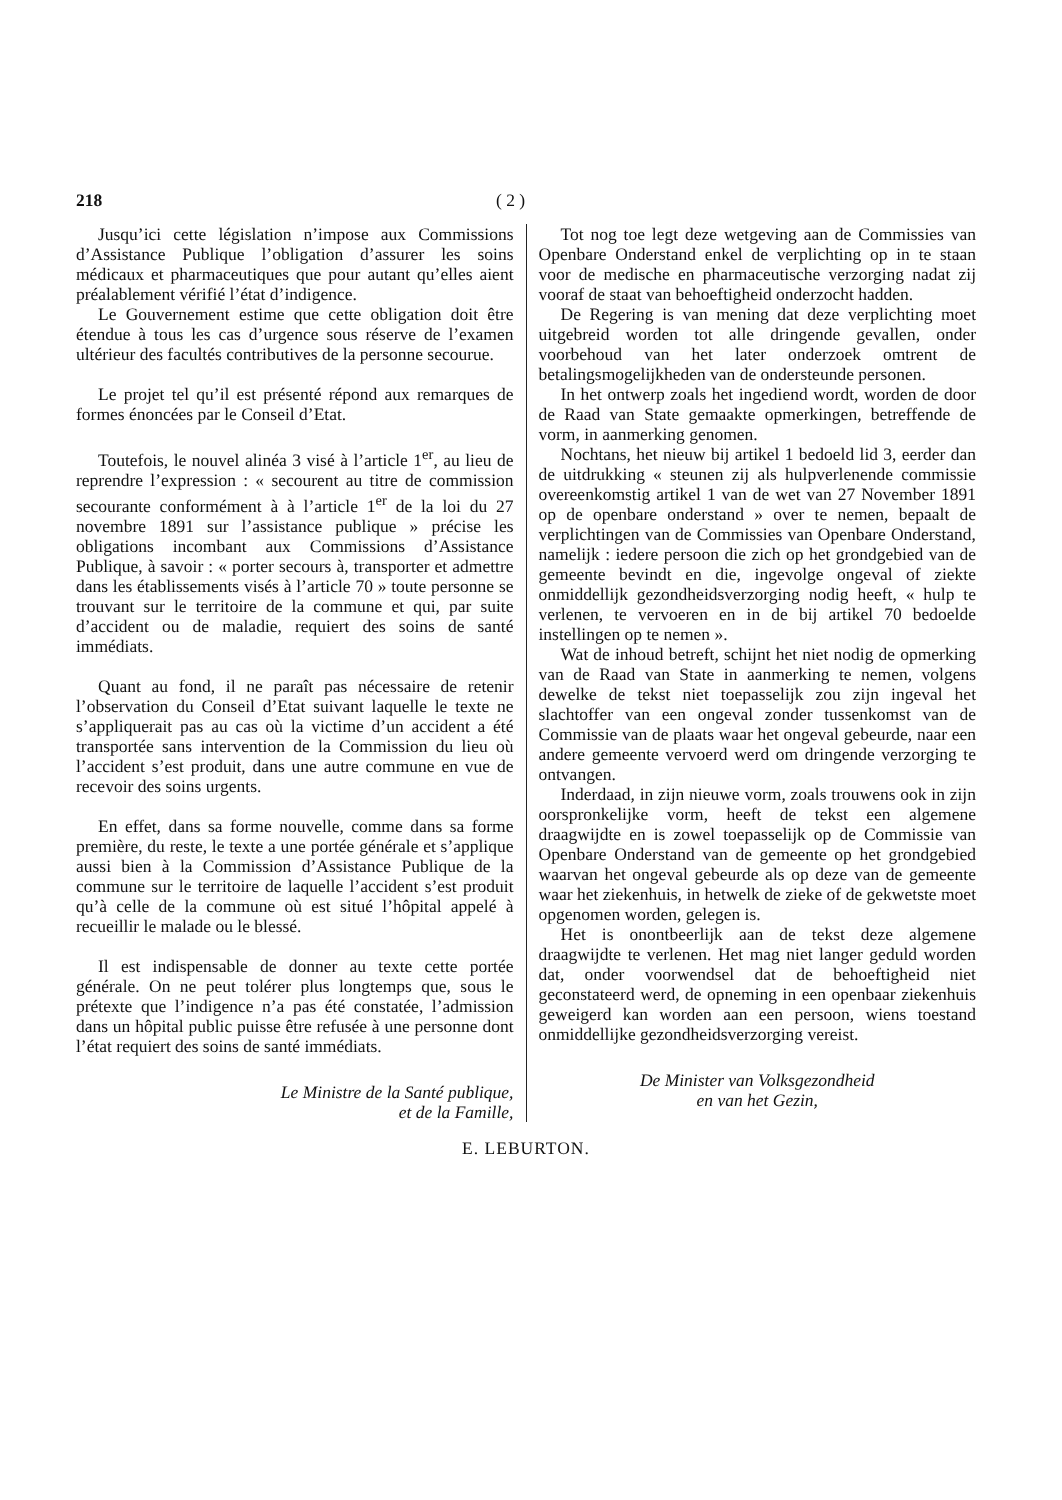218 ( 2 )
Jusqu’ici cette législation n’impose aux Commissions d’Assistance Publique l’obligation d’assurer les soins médicaux et pharmaceutiques que pour autant qu’elles aient préalablement vérifié l’état d’indigence.
Le Gouvernement estime que cette obligation doit être étendue à tous les cas d’urgence sous réserve de l’examen ultérieur des facultés contributives de la personne secourue.
Le projet tel qu’il est présenté répond aux remarques de formes énoncées par le Conseil d’Etat.
Toutefois, le nouvel alinéa 3 visé à l’article 1<sup>er</sup>, au lieu de reprendre l’expression : « secourent au titre de commission secourante conformément à à l’article 1<sup>er</sup> de la loi du 27 novembre 1891 sur l’assistance publique » précise les obligations incombant aux Commissions d’Assistance Publique, à savoir : « porter secours à, transporter et admettre dans les établissements visés à l’article 70 » toute personne se trouvant sur le territoire de la commune et qui, par suite d’accident ou de maladie, requiert des soins de santé immédiats.
Quant au fond, il ne paraît pas nécessaire de retenir l’observation du Conseil d’Etat suivant laquelle le texte ne s’appliquerait pas au cas où la victime d’un accident a été transportée sans intervention de la Commission du lieu où l’accident s’est produit, dans une autre commune en vue de recevoir des soins urgents.
En effet, dans sa forme nouvelle, comme dans sa forme première, du reste, le texte a une portée générale et s’applique aussi bien à la Commission d’Assistance Publique de la commune sur le territoire de laquelle l’accident s’est produit qu’à celle de la commune où est situé l’hôpital appelé à recueillir le malade ou le blessé.
Il est indispensable de donner au texte cette portée générale. On ne peut tolérer plus longtemps que, sous le prétexte que l’indigence n’a pas été constatée, l’admission dans un hôpital public puisse être refusée à une personne dont l’état requiert des soins de santé immédiats.
Le Ministre de la Santé publique,
et de la Famille,
Tot nog toe legt deze wetgeving aan de Commissies van Openbare Onderstand enkel de verplichting op in te staan voor de medische en pharmaceutische verzorging nadat zij vooraf de staat van behoeftigheid onderzocht hadden.
De Regering is van mening dat deze verplichting moet uitgebreid worden tot alle dringende gevallen, onder voorbehoud van het later onderzoek omtrent de betalingsmogelijkheden van de ondersteunde personen.
In het ontwerp zoals het ingediend wordt, worden de door de Raad van State gemaakte opmerkingen, betreffende de vorm, in aanmerking genomen.
Nochtans, het nieuw bij artikel 1 bedoeld lid 3, eerder dan de uitdrukking « steunen zij als hulpverlenende commissie overeenkomstig artikel 1 van de wet van 27 November 1891 op de openbare onderstand » over te nemen, bepaalt de verplichtingen van de Commissies van Openbare Onderstand, namelijk : iedere persoon die zich op het grondgebied van de gemeente bevindt en die, ingevolge ongeval of ziekte onmiddellijk gezondheidsverzorging nodig heeft, « hulp te verlenen, te vervoeren en in de bij artikel 70 bedoelde instellingen op te nemen ».
Wat de inhoud betreft, schijnt het niet nodig de opmerking van de Raad van State in aanmerking te nemen, volgens dewelke de tekst niet toepasselijk zou zijn ingeval het slachtoffer van een ongeval zonder tussenkomst van de Commissie van de plaats waar het ongeval gebeurde, naar een andere gemeente vervoerd werd om dringende verzorging te ontvangen.
Inderdaad, in zijn nieuwe vorm, zoals trouwens ook in zijn oorspronkelijke vorm, heeft de tekst een algemene draagwijdte en is zowel toepasselijk op de Commissie van Openbare Onderstand van de gemeente op het grondgebied waarvan het ongeval gebeurde als op deze van de gemeente waar het ziekenhuis, in hetwelk de zieke of de gekwetste moet opgenomen worden, gelegen is.
Het is onontbeerlijk aan de tekst deze algemene draagwijdte te verlenen. Het mag niet langer geduld worden dat, onder voorwendsel dat de behoeftigheid niet geconstateerd werd, de opneming in een openbaar ziekenhuis geweigerd kan worden aan een persoon, wiens toestand onmiddellijke gezondheidsverzorging vereist.
De Minister van Volksgezondheid
en van het Gezin,
E. LEBURTON.